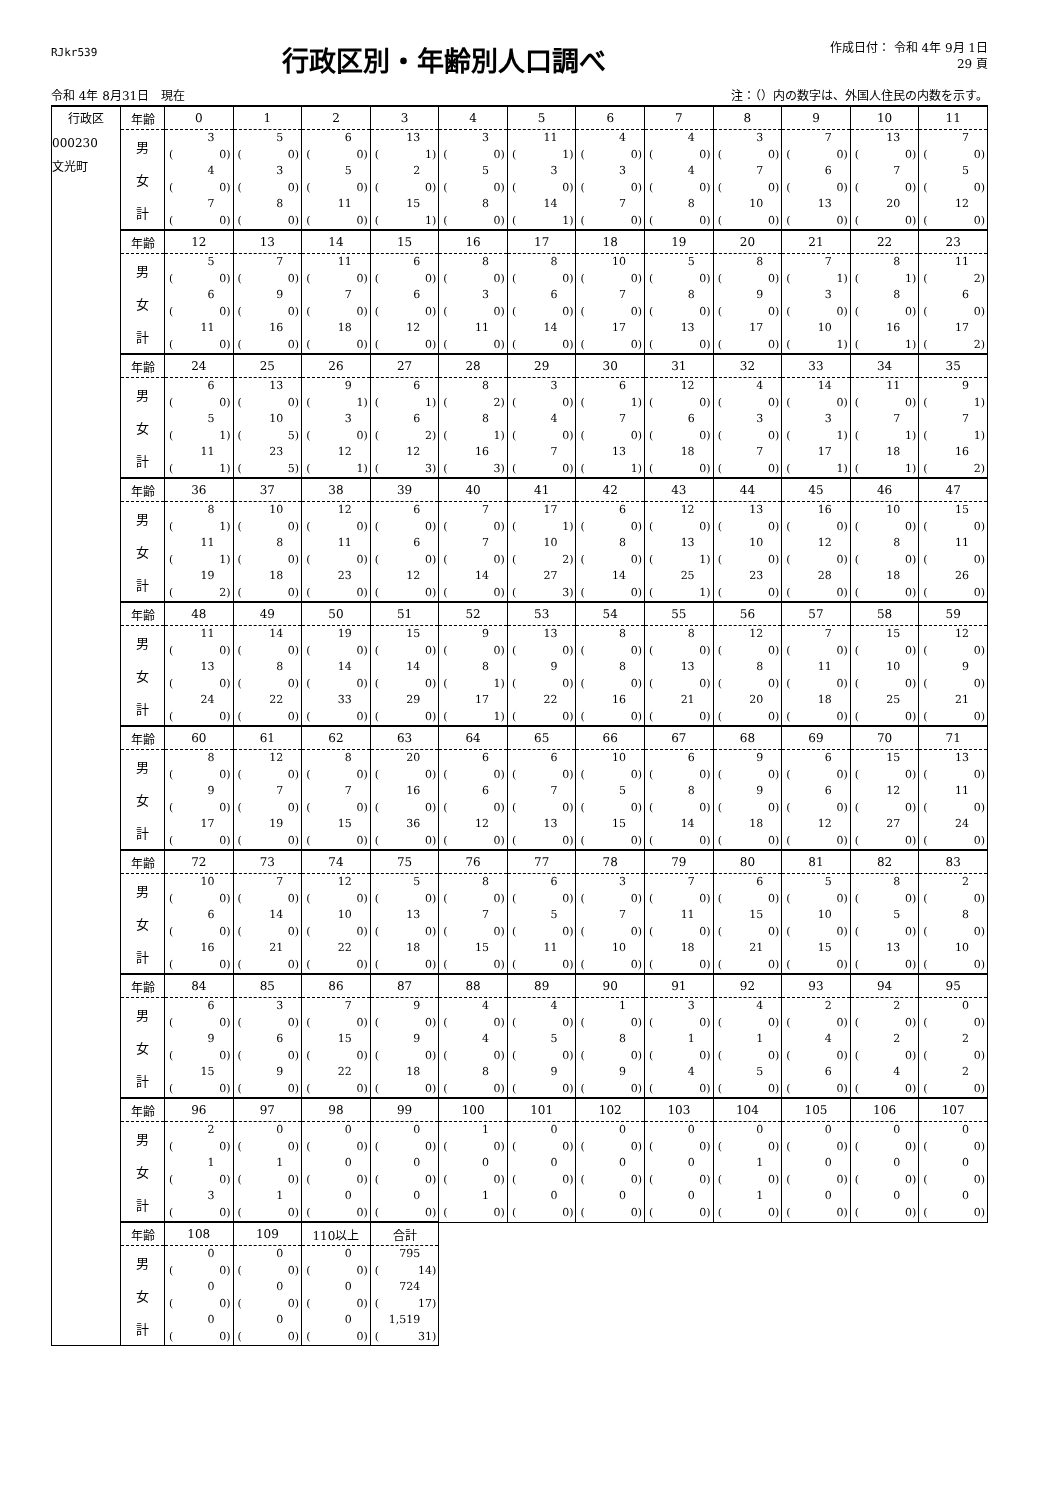RJkr539
行政区別・年齢別人口調べ
作成日付： 令和 4年 9月 1日
29 頁
令和 4年 8月31日　現在 注：（）内の数字は、外国人住民の内数を示す。
| 行政区 000230 文光町 | 年齢 | 0 | 1 | 2 | 3 | 4 | 5 | 6 | 7 | 8 | 9 | 10 | 11 |
| | 男 | 3 | 5 | 6 | 13 | 3 | 11 | 4 | 4 | 3 | 7 | 13 | 7 |
| | | ( 0) | ( 0) | ( 0) | ( 1) | ( 0) | ( 1) | ( 0) | ( 0) | ( 0) | ( 0) | ( 0) | ( 0) |
| | 女 | 4 | 3 | 5 | 2 | 5 | 3 | 3 | 4 | 7 | 6 | 7 | 5 |
| | | ( 0) | ( 0) | ( 0) | ( 0) | ( 0) | ( 0) | ( 0) | ( 0) | ( 0) | ( 0) | ( 0) | ( 0) |
| | 計 | 7 | 8 | 11 | 15 | 8 | 14 | 7 | 8 | 10 | 13 | 20 | 12 |
| | | ( 0) | ( 0) | ( 0) | ( 1) | ( 0) | ( 1) | ( 0) | ( 0) | ( 0) | ( 0) | ( 0) | ( 0) |
| | 年齢 | 12 | 13 | 14 | 15 | 16 | 17 | 18 | 19 | 20 | 21 | 22 | 23 |
| | 男 | 5 | 7 | 11 | 6 | 8 | 8 | 10 | 5 | 8 | 7 | 8 | 11 |
| | | ( 0) | ( 0) | ( 0) | ( 0) | ( 0) | ( 0) | ( 0) | ( 0) | ( 0) | ( 1) | ( 1) | ( 2) |
| | 女 | 6 | 9 | 7 | 6 | 3 | 6 | 7 | 8 | 9 | 3 | 8 | 6 |
| | | ( 0) | ( 0) | ( 0) | ( 0) | ( 0) | ( 0) | ( 0) | ( 0) | ( 0) | ( 0) | ( 0) | ( 0) |
| | 計 | 11 | 16 | 18 | 12 | 11 | 14 | 17 | 13 | 17 | 10 | 16 | 17 |
| | | ( 0) | ( 0) | ( 0) | ( 0) | ( 0) | ( 0) | ( 0) | ( 0) | ( 0) | ( 1) | ( 1) | ( 2) |
| | 年齢 | 24 | 25 | 26 | 27 | 28 | 29 | 30 | 31 | 32 | 33 | 34 | 35 |
| | 男 | 6 | 13 | 9 | 6 | 8 | 3 | 6 | 12 | 4 | 14 | 11 | 9 |
| | | ( 0) | ( 0) | ( 1) | ( 1) | ( 2) | ( 0) | ( 1) | ( 0) | ( 0) | ( 0) | ( 0) | ( 1) |
| | 女 | 5 | 10 | 3 | 6 | 8 | 4 | 7 | 6 | 3 | 3 | 7 | 7 |
| | | ( 1) | ( 5) | ( 0) | ( 2) | ( 1) | ( 0) | ( 0) | ( 0) | ( 0) | ( 1) | ( 1) | ( 1) |
| | 計 | 11 | 23 | 12 | 12 | 16 | 7 | 13 | 18 | 7 | 17 | 18 | 16 |
| | | ( 1) | ( 5) | ( 1) | ( 3) | ( 3) | ( 0) | ( 1) | ( 0) | ( 0) | ( 1) | ( 1) | ( 2) |
| | 年齢 | 36 | 37 | 38 | 39 | 40 | 41 | 42 | 43 | 44 | 45 | 46 | 47 |
| | 男 | 8 | 10 | 12 | 6 | 7 | 17 | 6 | 12 | 13 | 16 | 10 | 15 |
| | | ( 1) | ( 0) | ( 0) | ( 0) | ( 0) | ( 1) | ( 0) | ( 0) | ( 0) | ( 0) | ( 0) | ( 0) |
| | 女 | 11 | 8 | 11 | 6 | 7 | 10 | 8 | 13 | 10 | 12 | 8 | 11 |
| | | ( 1) | ( 0) | ( 0) | ( 0) | ( 0) | ( 2) | ( 0) | ( 1) | ( 0) | ( 0) | ( 0) | ( 0) |
| | 計 | 19 | 18 | 23 | 12 | 14 | 27 | 14 | 25 | 23 | 28 | 18 | 26 |
| | | ( 2) | ( 0) | ( 0) | ( 0) | ( 0) | ( 3) | ( 0) | ( 1) | ( 0) | ( 0) | ( 0) | ( 0) |
| | 年齢 | 48 | 49 | 50 | 51 | 52 | 53 | 54 | 55 | 56 | 57 | 58 | 59 |
| | 男 | 11 | 14 | 19 | 15 | 9 | 13 | 8 | 8 | 12 | 7 | 15 | 12 |
| | | ( 0) | ( 0) | ( 0) | ( 0) | ( 0) | ( 0) | ( 0) | ( 0) | ( 0) | ( 0) | ( 0) | ( 0) |
| | 女 | 13 | 8 | 14 | 14 | 8 | 9 | 8 | 13 | 8 | 11 | 10 | 9 |
| | | ( 0) | ( 0) | ( 0) | ( 0) | ( 1) | ( 0) | ( 0) | ( 0) | ( 0) | ( 0) | ( 0) | ( 0) |
| | 計 | 24 | 22 | 33 | 29 | 17 | 22 | 16 | 21 | 20 | 18 | 25 | 21 |
| | | ( 0) | ( 0) | ( 0) | ( 0) | ( 1) | ( 0) | ( 0) | ( 0) | ( 0) | ( 0) | ( 0) | ( 0) |
| | 年齢 | 60 | 61 | 62 | 63 | 64 | 65 | 66 | 67 | 68 | 69 | 70 | 71 |
| | 男 | 8 | 12 | 8 | 20 | 6 | 6 | 10 | 6 | 9 | 6 | 15 | 13 |
| | | ( 0) | ( 0) | ( 0) | ( 0) | ( 0) | ( 0) | ( 0) | ( 0) | ( 0) | ( 0) | ( 0) | ( 0) |
| | 女 | 9 | 7 | 7 | 16 | 6 | 7 | 5 | 8 | 9 | 6 | 12 | 11 |
| | | ( 0) | ( 0) | ( 0) | ( 0) | ( 0) | ( 0) | ( 0) | ( 0) | ( 0) | ( 0) | ( 0) | ( 0) |
| | 計 | 17 | 19 | 15 | 36 | 12 | 13 | 15 | 14 | 18 | 12 | 27 | 24 |
| | | ( 0) | ( 0) | ( 0) | ( 0) | ( 0) | ( 0) | ( 0) | ( 0) | ( 0) | ( 0) | ( 0) | ( 0) |
| | 年齢 | 72 | 73 | 74 | 75 | 76 | 77 | 78 | 79 | 80 | 81 | 82 | 83 |
| | 男 | 10 | 7 | 12 | 5 | 8 | 6 | 3 | 7 | 6 | 5 | 8 | 2 |
| | | ( 0) | ( 0) | ( 0) | ( 0) | ( 0) | ( 0) | ( 0) | ( 0) | ( 0) | ( 0) | ( 0) | ( 0) |
| | 女 | 6 | 14 | 10 | 13 | 7 | 5 | 7 | 11 | 15 | 10 | 5 | 8 |
| | | ( 0) | ( 0) | ( 0) | ( 0) | ( 0) | ( 0) | ( 0) | ( 0) | ( 0) | ( 0) | ( 0) | ( 0) |
| | 計 | 16 | 21 | 22 | 18 | 15 | 11 | 10 | 18 | 21 | 15 | 13 | 10 |
| | | ( 0) | ( 0) | ( 0) | ( 0) | ( 0) | ( 0) | ( 0) | ( 0) | ( 0) | ( 0) | ( 0) | ( 0) |
| | 年齢 | 84 | 85 | 86 | 87 | 88 | 89 | 90 | 91 | 92 | 93 | 94 | 95 |
| | 男 | 6 | 3 | 7 | 9 | 4 | 4 | 1 | 3 | 4 | 2 | 2 | 0 |
| | | ( 0) | ( 0) | ( 0) | ( 0) | ( 0) | ( 0) | ( 0) | ( 0) | ( 0) | ( 0) | ( 0) | ( 0) |
| | 女 | 9 | 6 | 15 | 9 | 4 | 5 | 8 | 1 | 1 | 4 | 2 | 2 |
| | | ( 0) | ( 0) | ( 0) | ( 0) | ( 0) | ( 0) | ( 0) | ( 0) | ( 0) | ( 0) | ( 0) | ( 0) |
| | 計 | 15 | 9 | 22 | 18 | 8 | 9 | 9 | 4 | 5 | 6 | 4 | 2 |
| | | ( 0) | ( 0) | ( 0) | ( 0) | ( 0) | ( 0) | ( 0) | ( 0) | ( 0) | ( 0) | ( 0) | ( 0) |
| | 年齢 | 96 | 97 | 98 | 99 | 100 | 101 | 102 | 103 | 104 | 105 | 106 | 107 |
| | 男 | 2 | 0 | 0 | 0 | 1 | 0 | 0 | 0 | 0 | 0 | 0 | 0 |
| | | ( 0) | ( 0) | ( 0) | ( 0) | ( 0) | ( 0) | ( 0) | ( 0) | ( 0) | ( 0) | ( 0) | ( 0) |
| | 女 | 1 | 1 | 0 | 0 | 0 | 0 | 0 | 0 | 1 | 0 | 0 | 0 |
| | | ( 0) | ( 0) | ( 0) | ( 0) | ( 0) | ( 0) | ( 0) | ( 0) | ( 0) | ( 0) | ( 0) | ( 0) |
| | 計 | 3 | 1 | 0 | 0 | 1 | 0 | 0 | 0 | 1 | 0 | 0 | 0 |
| | | ( 0) | ( 0) | ( 0) | ( 0) | ( 0) | ( 0) | ( 0) | ( 0) | ( 0) | ( 0) | ( 0) | ( 0) |
| | 年齢 | 108 | 109 | 110以上 | 合計 | | | | | | | | |
| | 男 | 0 | 0 | 0 | 795 | | | | | | | | |
| | | ( 0) | ( 0) | ( 0) | ( 14) | | | | | | | | |
| | 女 | 0 | 0 | 0 | 724 | | | | | | | | |
| | | ( 0) | ( 0) | ( 0) | ( 17) | | | | | | | | |
| | 計 | 0 | 0 | 0 | 1,519 | | | | | | | | |
| | | ( 0) | ( 0) | ( 0) | ( 31) | | | | | | | | |